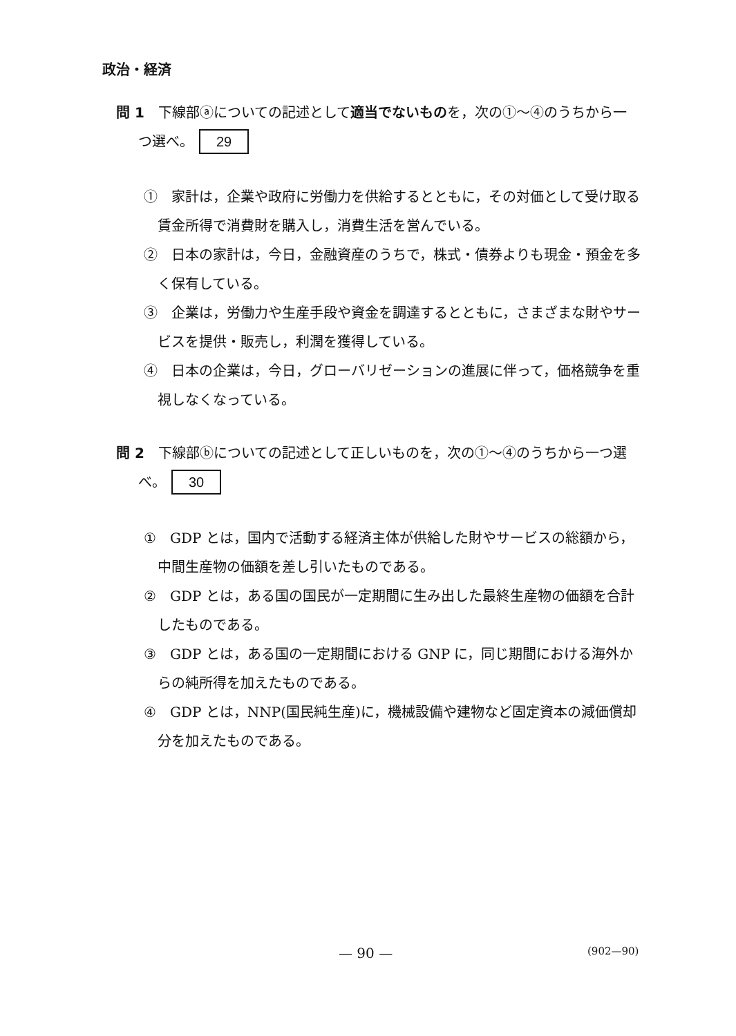政治・経済
問 1　下線部ⓐについての記述として適当でないものを，次の①～④のうちから一
つ選べ。 29
①　家計は，企業や政府に労働力を供給するとともに，その対価として受け取る賃金所得で消費財を購入し，消費生活を営んでいる。
②　日本の家計は，今日，金融資産のうちで，株式・債券よりも現金・預金を多く保有している。
③　企業は，労働力や生産手段や資金を調達するとともに，さまざまな財やサービスを提供・販売し，利潤を獲得している。
④　日本の企業は，今日，グローバリゼーションの進展に伴って，価格競争を重視しなくなっている。
問 2　下線部ⓑについての記述として正しいものを，次の①～④のうちから一つ選
べ。 30
①　GDP とは，国内で活動する経済主体が供給した財やサービスの総額から，中間生産物の価額を差し引いたものである。
②　GDP とは，ある国の国民が一定期間に生み出した最終生産物の価額を合計したものである。
③　GDP とは，ある国の一定期間における GNP に，同じ期間における海外からの純所得を加えたものである。
④　GDP とは，NNP(国民純生産)に，機械設備や建物など固定資本の減価償却分を加えたものである。
— 90 — (902—90)